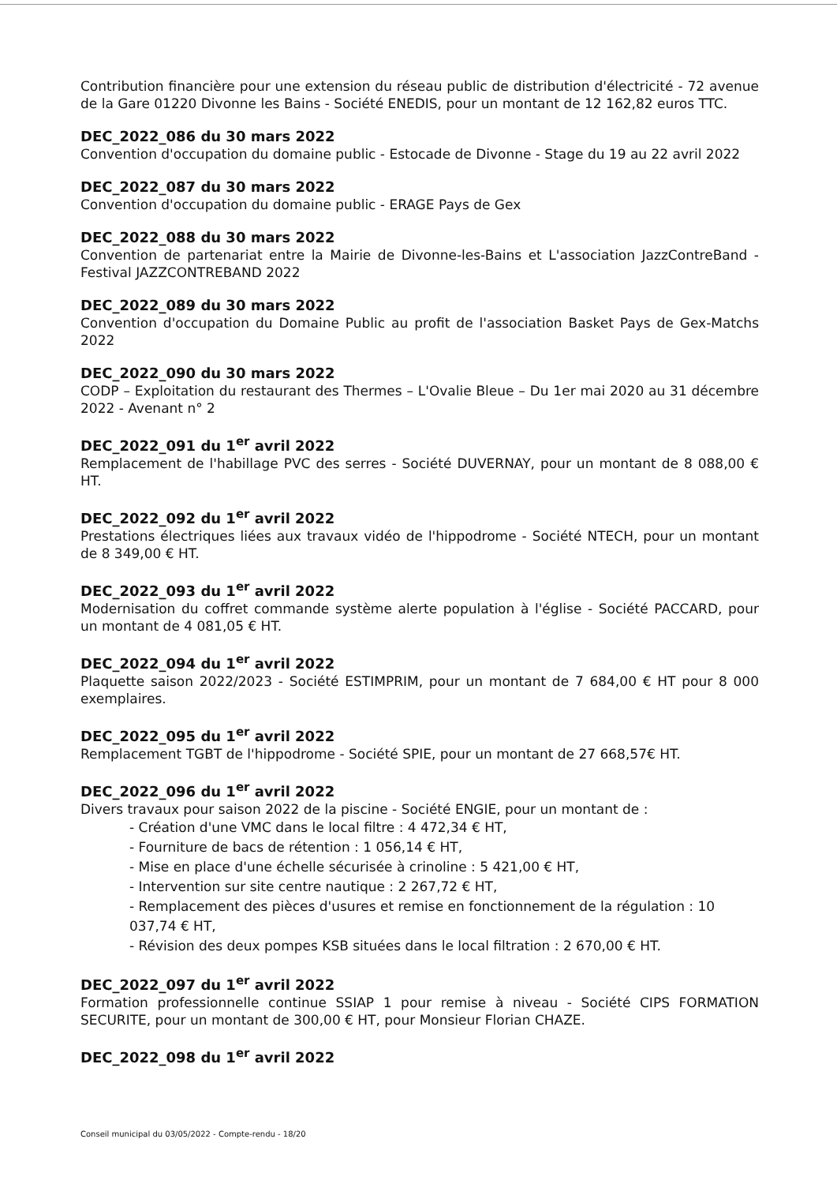Contribution financière pour une extension du réseau public de distribution d'électricité - 72 avenue de la Gare 01220 Divonne les Bains - Société ENEDIS, pour un montant de 12 162,82 euros TTC.
DEC_2022_086 du 30 mars 2022
Convention d'occupation du domaine public - Estocade de Divonne - Stage du 19 au 22 avril 2022
DEC_2022_087 du 30 mars 2022
Convention d'occupation du domaine public - ERAGE Pays de Gex
DEC_2022_088 du 30 mars 2022
Convention de partenariat entre la Mairie de Divonne-les-Bains et L'association JazzContreBand - Festival JAZZCONTREBAND 2022
DEC_2022_089 du 30 mars 2022
Convention d'occupation du Domaine Public au profit de l'association Basket Pays de Gex-Matchs 2022
DEC_2022_090 du 30 mars 2022
CODP – Exploitation du restaurant des Thermes – L'Ovalie Bleue – Du 1er mai 2020 au 31 décembre 2022 - Avenant n° 2
DEC_2022_091 du 1<sup>er</sup> avril 2022
Remplacement de l'habillage PVC des serres - Société DUVERNAY, pour un montant de 8 088,00 € HT.
DEC_2022_092 du 1<sup>er</sup> avril 2022
Prestations électriques liées aux travaux vidéo de l'hippodrome - Société NTECH, pour un montant de 8 349,00 € HT.
DEC_2022_093 du 1<sup>er</sup> avril 2022
Modernisation du coffret commande système alerte population à l'église - Société PACCARD, pour un montant de 4 081,05 € HT.
DEC_2022_094 du 1<sup>er</sup> avril 2022
Plaquette saison 2022/2023 - Société ESTIMPRIM, pour un montant de 7 684,00 € HT pour 8 000 exemplaires.
DEC_2022_095 du 1<sup>er</sup> avril 2022
Remplacement TGBT de l'hippodrome - Société SPIE, pour un montant de 27 668,57€ HT.
DEC_2022_096 du 1<sup>er</sup> avril 2022
Divers travaux pour saison 2022 de la piscine - Société ENGIE, pour un montant de :
- Création d'une VMC dans le local filtre : 4 472,34 € HT,
- Fourniture de bacs de rétention : 1 056,14 € HT,
- Mise en place d'une échelle sécurisée à crinoline : 5 421,00 € HT,
- Intervention sur site centre nautique : 2 267,72 € HT,
- Remplacement des pièces d'usures et remise en fonctionnement de la régulation : 10 037,74 € HT,
- Révision des deux pompes KSB situées dans le local filtration : 2 670,00 € HT.
DEC_2022_097 du 1<sup>er</sup> avril 2022
Formation professionnelle continue SSIAP 1 pour remise à niveau - Société CIPS FORMATION SECURITE, pour un montant de 300,00 € HT, pour Monsieur Florian CHAZE.
DEC_2022_098 du 1<sup>er</sup> avril 2022
Conseil municipal du 03/05/2022 - Compte-rendu - 18/20